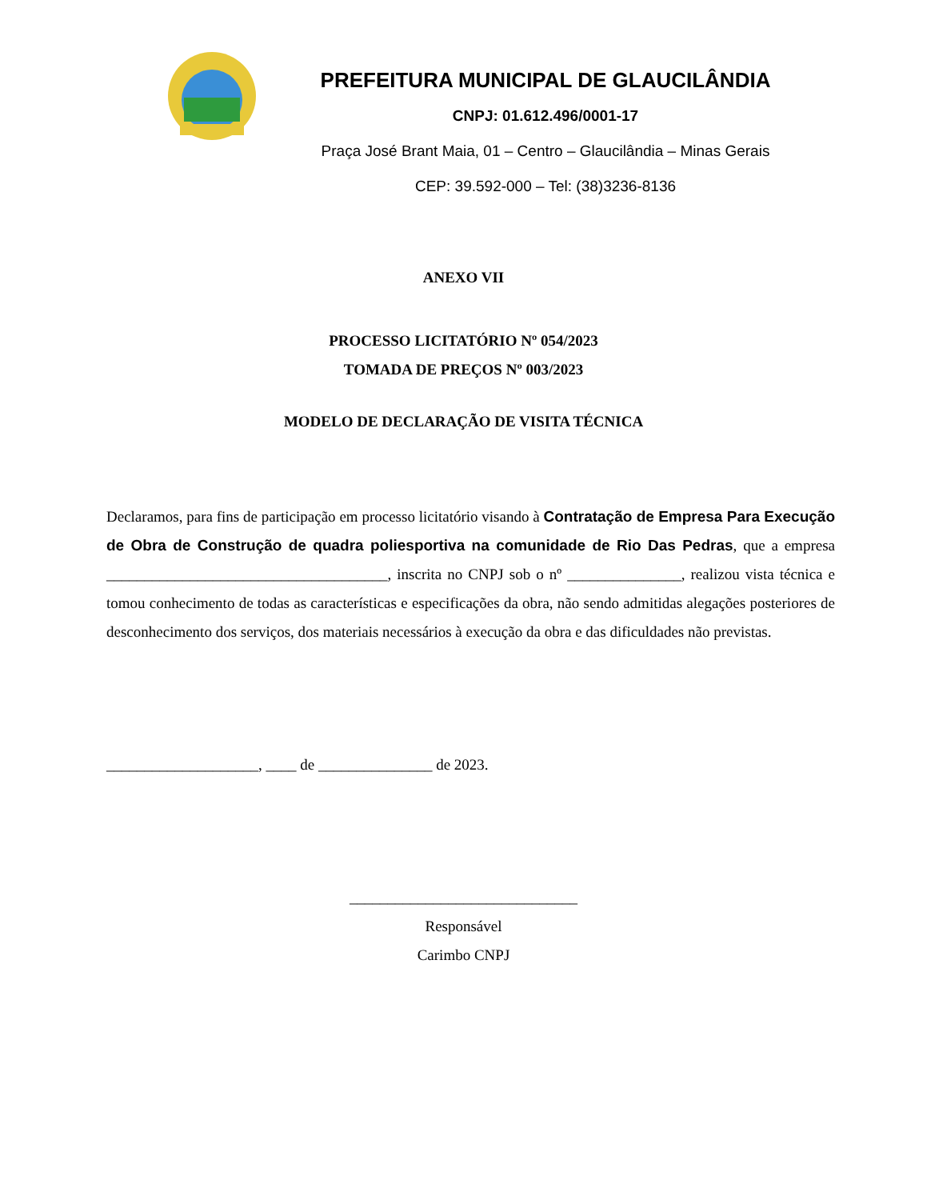PREFEITURA MUNICIPAL DE GLAUCILÂNDIA
CNPJ: 01.612.496/0001-17
Praça José Brant Maia, 01 – Centro – Glaucilândia – Minas Gerais
CEP: 39.592-000 – Tel: (38)3236-8136
ANEXO VII
PROCESSO LICITATÓRIO Nº 054/2023
TOMADA DE PREÇOS Nº 003/2023
MODELO DE DECLARAÇÃO DE VISITA TÉCNICA
Declaramos, para fins de participação em processo licitatório visando à Contratação de Empresa Para Execução de Obra de Construção de quadra poliesportiva na comunidade de Rio Das Pedras, que a empresa _____________________________________, inscrita no CNPJ sob o nº _______________, realizou vista técnica e tomou conhecimento de todas as características e especificações da obra, não sendo admitidas alegações posteriores de desconhecimento dos serviços, dos materiais necessários à execução da obra e das dificuldades não previstas.
____________________, ____ de _______________ de 2023.
______________________________
Responsável
Carimbo CNPJ